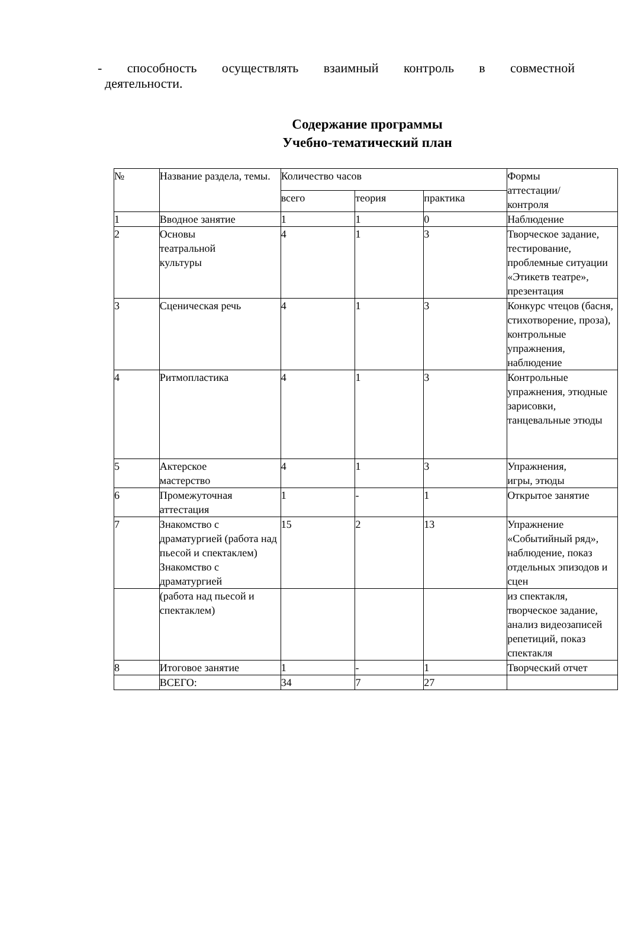- способность осуществлять взаимный контроль в совместной
деятельности.
Содержание программы
Учебно-тематический план
| № | Название раздела, темы. | Количество часов | | | Формы аттестации/ контроля |
| --- | --- | --- | --- | --- | --- |
| | | всего | теория | практика | |
| 1 | Вводное занятие | 1 | 1 | 0 | Наблюдение |
| 2 | Основы театральной культуры | 4 | 1 | 3 | Творческое задание, тестирование, проблемные ситуации «Этикетв театре», презентация |
| 3 | Сценическая речь | 4 | 1 | 3 | Конкурс чтецов (басня, стихотворение, проза), контрольные упражнения, наблюдение |
| 4 | Ритмопластика | 4 | 1 | 3 | Контрольные упражнения, этюдные зарисовки, танцевальные этюды |
| 5 | Актерское мастерство | 4 | 1 | 3 | Упражнения, игры, этюды |
| 6 | Промежуточная аттестация | 1 | - | 1 | Открытое занятие |
| 7 | Знакомство с драматургией (работа над пьесой и спектаклем) Знакомство с драматургией | 15 | 2 | 13 | Упражнение «Событийный ряд», наблюдение, показ отдельных эпизодов и сцен |
| | (работа над пьесой и спектаклем) | | | | из спектакля, творческое задание, анализ видеозаписей репетиций, показ спектакля |
| 8 | Итоговое занятие | 1 | - | 1 | Творческий отчет |
| | ВСЕГО: | 34 | 7 | 27 | |